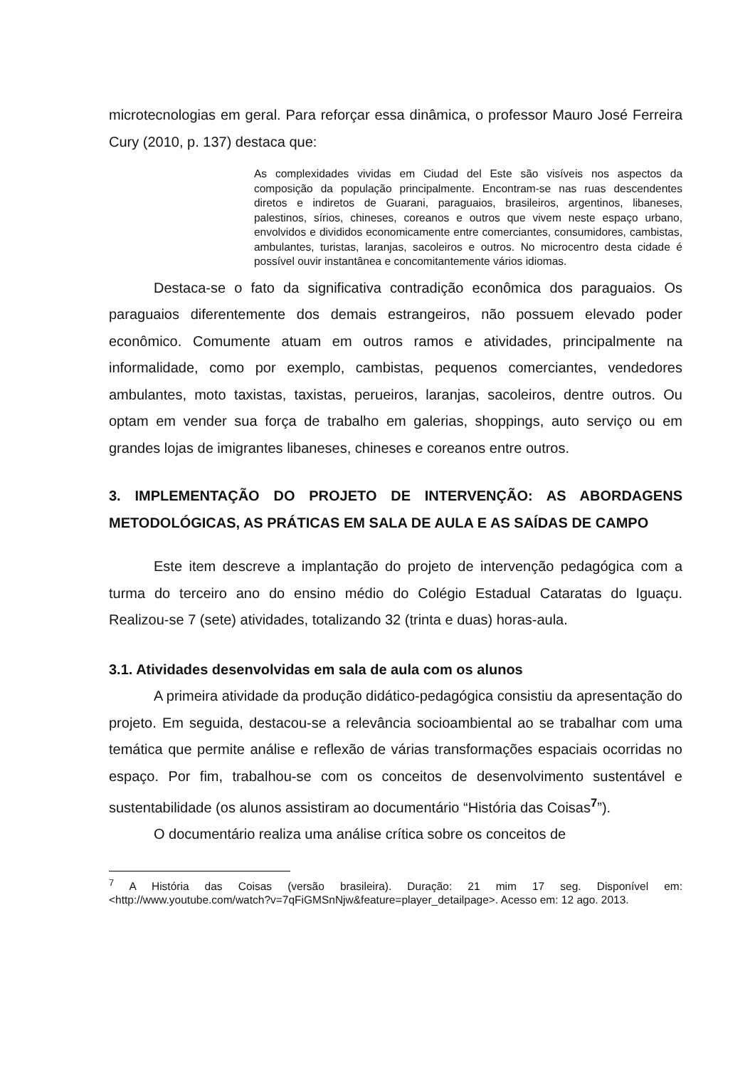microtecnologias em geral. Para reforçar essa dinâmica, o professor Mauro José Ferreira Cury (2010, p. 137) destaca que:
As complexidades vividas em Ciudad del Este são visíveis nos aspectos da composição da população principalmente. Encontram-se nas ruas descendentes diretos e indiretos de Guarani, paraguaios, brasileiros, argentinos, libaneses, palestinos, sírios, chineses, coreanos e outros que vivem neste espaço urbano, envolvidos e divididos economicamente entre comerciantes, consumidores, cambistas, ambulantes, turistas, laranjas, sacoleiros e outros. No microcentro desta cidade é possível ouvir instantânea e concomitantemente vários idiomas.
Destaca-se o fato da significativa contradição econômica dos paraguaios. Os paraguaios diferentemente dos demais estrangeiros, não possuem elevado poder econômico. Comumente atuam em outros ramos e atividades, principalmente na informalidade, como por exemplo, cambistas, pequenos comerciantes, vendedores ambulantes, moto taxistas, taxistas, perueiros, laranjas, sacoleiros, dentre outros. Ou optam em vender sua força de trabalho em galerias, shoppings, auto serviço ou em grandes lojas de imigrantes libaneses, chineses e coreanos entre outros.
3. IMPLEMENTAÇÃO DO PROJETO DE INTERVENÇÃO: AS ABORDAGENS METODOLÓGICAS, AS PRÁTICAS EM SALA DE AULA E AS SAÍDAS DE CAMPO
Este item descreve a implantação do projeto de intervenção pedagógica com a turma do terceiro ano do ensino médio do Colégio Estadual Cataratas do Iguaçu. Realizou-se 7 (sete) atividades, totalizando 32 (trinta e duas) horas-aula.
3.1. Atividades desenvolvidas em sala de aula com os alunos
A primeira atividade da produção didático-pedagógica consistiu da apresentação do projeto. Em seguida, destacou-se a relevância socioambiental ao se trabalhar com uma temática que permite análise e reflexão de várias transformações espaciais ocorridas no espaço. Por fim, trabalhou-se com os conceitos de desenvolvimento sustentável e sustentabilidade (os alunos assistiram ao documentário “História das Coisas<sup>7</sup>”).
O documentário realiza uma análise crítica sobre os conceitos de
<sup>7</sup> A História das Coisas (versão brasileira). Duração: 21 mim 17 seg. Disponível em: <http://www.youtube.com/watch?v=7qFiGMSnNjw&feature=player_detailpage>. Acesso em: 12 ago. 2013.